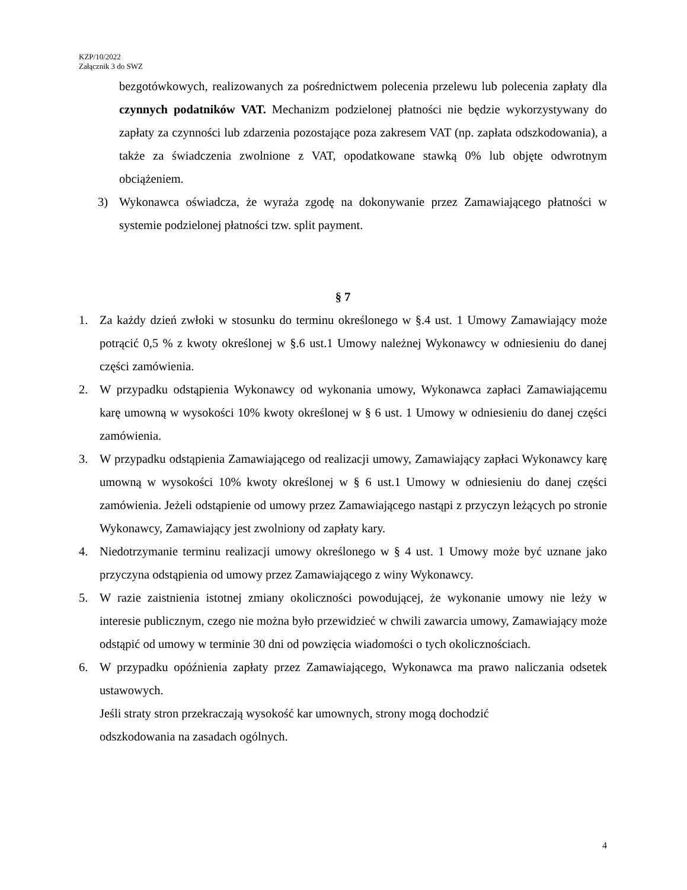KZP/10/2022
Załącznik 3 do SWZ
bezgotówkowych, realizowanych za pośrednictwem polecenia przelewu lub polecenia zapłaty dla czynnych podatników VAT. Mechanizm podzielonej płatności nie będzie wykorzystywany do zapłaty za czynności lub zdarzenia pozostające poza zakresem VAT (np. zapłata odszkodowania), a także za świadczenia zwolnione z VAT, opodatkowane stawką 0% lub objęte odwrotnym obciążeniem.
3) Wykonawca oświadcza, że wyraża zgodę na dokonywanie przez Zamawiającego płatności w systemie podzielonej płatności tzw. split payment.
§ 7
1. Za każdy dzień zwłoki w stosunku do terminu określonego w §.4 ust. 1 Umowy Zamawiający może potrącić 0,5 % z kwoty określonej w §.6 ust.1 Umowy należnej Wykonawcy w odniesieniu do danej części zamówienia.
2. W przypadku odstąpienia Wykonawcy od wykonania umowy, Wykonawca zapłaci Zamawiającemu karę umowną w wysokości 10% kwoty określonej w § 6 ust. 1 Umowy w odniesieniu do danej części zamówienia.
3. W przypadku odstąpienia Zamawiającego od realizacji umowy, Zamawiający zapłaci Wykonawcy karę umowną w wysokości 10% kwoty określonej w § 6 ust.1 Umowy w odniesieniu do danej części zamówienia. Jeżeli odstąpienie od umowy przez Zamawiającego nastąpi z przyczyn leżących po stronie Wykonawcy, Zamawiający jest zwolniony od zapłaty kary.
4. Niedotrzymanie terminu realizacji umowy określonego w § 4 ust. 1 Umowy może być uznane jako przyczyna odstąpienia od umowy przez Zamawiającego z winy Wykonawcy.
5. W razie zaistnienia istotnej zmiany okoliczności powodującej, że wykonanie umowy nie leży w interesie publicznym, czego nie można było przewidzieć w chwili zawarcia umowy, Zamawiający może odstąpić od umowy w terminie 30 dni od powzięcia wiadomości o tych okolicznościach.
6. W przypadku opóźnienia zapłaty przez Zamawiającego, Wykonawca ma prawo naliczania odsetek ustawowych.
Jeśli straty stron przekraczają wysokość kar umownych, strony mogą dochodzić
odszkodowania na zasadach ogólnych.
4